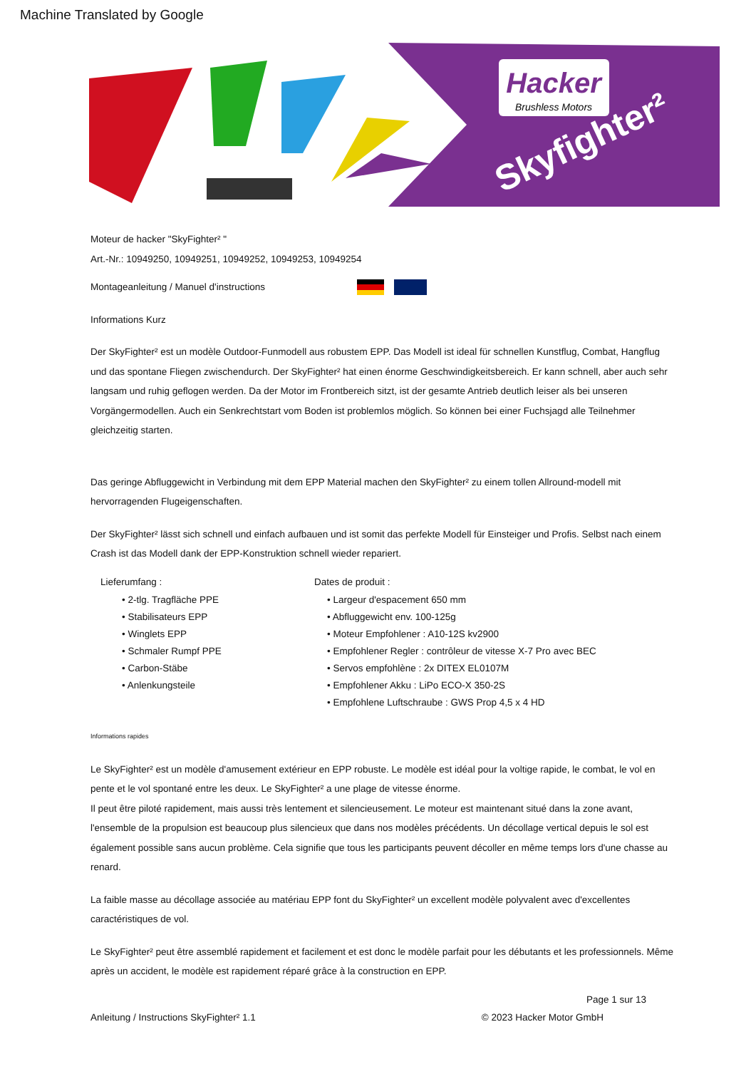Machine Translated by Google
Hacker
Brushless Motors
Skyfighter²
Moteur de hacker "SkyFighter² "
Art.-Nr.: 10949250, 10949251, 10949252, 10949253, 10949254
Montageanleitung / Manuel d'instructions
Informations Kurz
Der SkyFighter² est un modèle Outdoor-Funmodell aus robustem EPP. Das Modell ist ideal für schnellen Kunstflug, Combat, Hangflug und das spontane Fliegen zwischendurch. Der SkyFighter² hat einen énorme Geschwindigkeitsbereich. Er kann schnell, aber auch sehr langsam und ruhig geflogen werden. Da der Motor im Frontbereich sitzt, ist der gesamte Antrieb deutlich leiser als bei unseren Vorgängermodellen. Auch ein Senkrechtstart vom Boden ist problemlos möglich. So können bei einer Fuchsjagd alle Teilnehmer gleichzeitig starten.
Das geringe Abfluggewicht in Verbindung mit dem EPP Material machen den SkyFighter² zu einem tollen Allround-modell mit hervorragenden Flugeigenschaften.
Der SkyFighter² lässt sich schnell und einfach aufbauen und ist somit das perfekte Modell für Einsteiger und Profis. Selbst nach einem Crash ist das Modell dank der EPP-Konstruktion schnell wieder repariert.
Lieferumfang :
• 2-tlg. Tragfläche PPE
• Stabilisateurs EPP
• Winglets EPP
• Schmaler Rumpf PPE
• Carbon-Stäbe
• Anlenkungsteile
Dates de produit :
• Largeur d'espacement 650 mm
• Abfluggewicht env. 100-125g
• Moteur Empfohlener : A10-12S kv2900
• Empfohlener Regler : contrôleur de vitesse X-7 Pro avec BEC
• Servos empfohlène : 2x DITEX EL0107M
• Empfohlener Akku : LiPo ECO-X 350-2S
• Empfohlene Luftschraube : GWS Prop 4,5 x 4 HD
Informations rapides
Le SkyFighter² est un modèle d'amusement extérieur en EPP robuste. Le modèle est idéal pour la voltige rapide, le combat, le vol en pente et le vol spontané entre les deux. Le SkyFighter² a une plage de vitesse énorme.
Il peut être piloté rapidement, mais aussi très lentement et silencieusement. Le moteur est maintenant situé dans la zone avant, l'ensemble de la propulsion est beaucoup plus silencieux que dans nos modèles précédents. Un décollage vertical depuis le sol est également possible sans aucun problème. Cela signifie que tous les participants peuvent décoller en même temps lors d'une chasse au renard.
La faible masse au décollage associée au matériau EPP font du SkyFighter² un excellent modèle polyvalent avec d'excellentes caractéristiques de vol.
Le SkyFighter² peut être assemblé rapidement et facilement et est donc le modèle parfait pour les débutants et les professionnels. Même après un accident, le modèle est rapidement réparé grâce à la construction en EPP.
Page 1 sur 13
Anleitung / Instructions SkyFighter² 1.1 © 2023 Hacker Motor GmbH